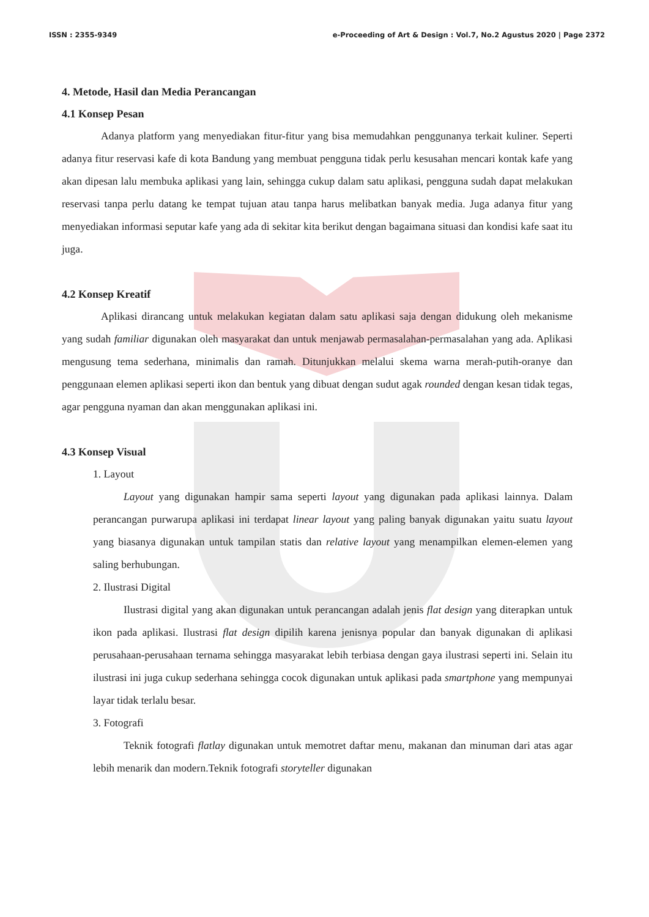ISSN : 2355-9349 e-Proceeding of Art & Design : Vol.7, No.2 Agustus 2020 | Page 2372
4. Metode, Hasil dan Media Perancangan
4.1 Konsep Pesan
Adanya platform yang menyediakan fitur-fitur yang bisa memudahkan penggunanya terkait kuliner. Seperti adanya fitur reservasi kafe di kota Bandung yang membuat pengguna tidak perlu kesusahan mencari kontak kafe yang akan dipesan lalu membuka aplikasi yang lain, sehingga cukup dalam satu aplikasi, pengguna sudah dapat melakukan reservasi tanpa perlu datang ke tempat tujuan atau tanpa harus melibatkan banyak media. Juga adanya fitur yang menyediakan informasi seputar kafe yang ada di sekitar kita berikut dengan bagaimana situasi dan kondisi kafe saat itu juga.
4.2 Konsep Kreatif
Aplikasi dirancang untuk melakukan kegiatan dalam satu aplikasi saja dengan didukung oleh mekanisme yang sudah familiar digunakan oleh masyarakat dan untuk menjawab permasalahan-permasalahan yang ada. Aplikasi mengusung tema sederhana, minimalis dan ramah. Ditunjukkan melalui skema warna merah-putih-oranye dan penggunaan elemen aplikasi seperti ikon dan bentuk yang dibuat dengan sudut agak rounded dengan kesan tidak tegas, agar pengguna nyaman dan akan menggunakan aplikasi ini.
4.3 Konsep Visual
1. Layout
Layout yang digunakan hampir sama seperti layout yang digunakan pada aplikasi lainnya. Dalam perancangan purwarupa aplikasi ini terdapat linear layout yang paling banyak digunakan yaitu suatu layout yang biasanya digunakan untuk tampilan statis dan relative layout yang menampilkan elemen-elemen yang saling berhubungan.
2. Ilustrasi Digital
Ilustrasi digital yang akan digunakan untuk perancangan adalah jenis flat design yang diterapkan untuk ikon pada aplikasi. Ilustrasi flat design dipilih karena jenisnya popular dan banyak digunakan di aplikasi perusahaan-perusahaan ternama sehingga masyarakat lebih terbiasa dengan gaya ilustrasi seperti ini. Selain itu ilustrasi ini juga cukup sederhana sehingga cocok digunakan untuk aplikasi pada smartphone yang mempunyai layar tidak terlalu besar.
3. Fotografi
Teknik fotografi flatlay digunakan untuk memotret daftar menu, makanan dan minuman dari atas agar lebih menarik dan modern.Teknik fotografi storyteller digunakan